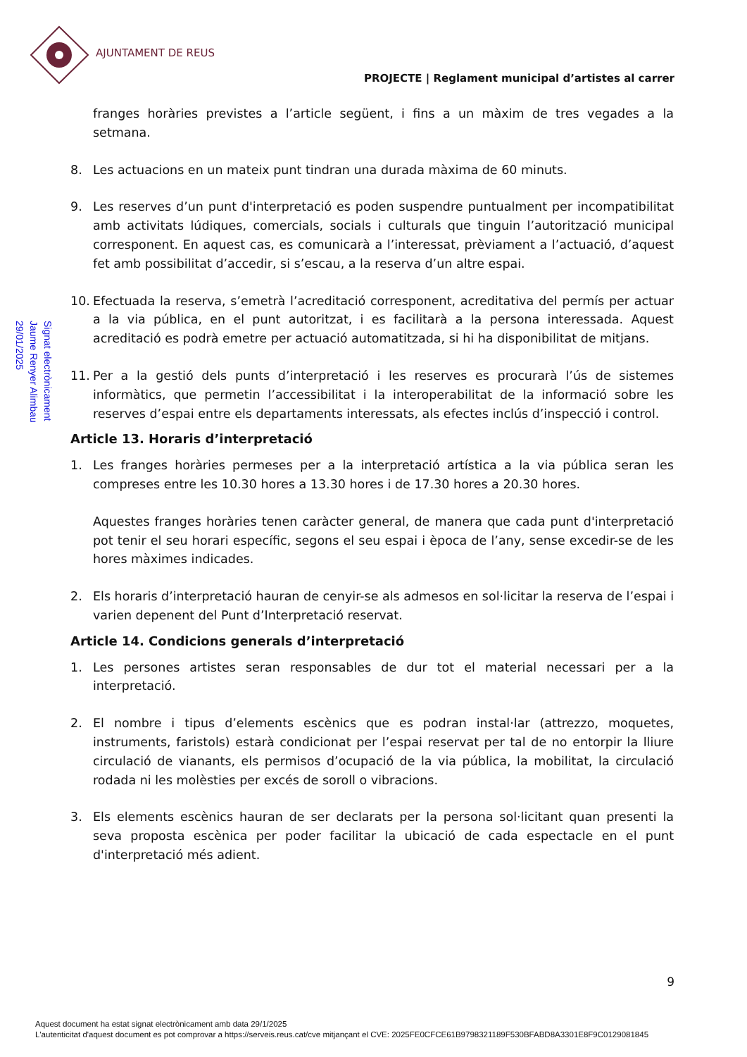AJUNTAMENT DE REUS
PROJECTE | Reglament municipal d’artistes al carrer
Signat electrònicament
Jaume Renyer Alimbau
29/01/2025
franges horàries previstes a l’article següent, i fins a un màxim de tres vegades a la setmana.
8. Les actuacions en un mateix punt tindran una durada màxima de 60 minuts.
9. Les reserves d’un punt d'interpretació es poden suspendre puntualment per incompatibilitat amb activitats lúdiques, comercials, socials i culturals que tinguin l’autorització municipal corresponent. En aquest cas, es comunicarà a l’interessat, prèviament a l’actuació, d’aquest fet amb possibilitat d’accedir, si s’escau, a la reserva d’un altre espai.
10. Efectuada la reserva, s’emetrà l’acreditació corresponent, acreditativa del permís per actuar a la via pública, en el punt autoritzat, i es facilitarà a la persona interessada. Aquest acreditació es podrà emetre per actuació automatitzada, si hi ha disponibilitat de mitjans.
11. Per a la gestió dels punts d’interpretació i les reserves es procurarà l’ús de sistemes informàtics, que permetin l’accessibilitat i la interoperabilitat de la informació sobre les reserves d’espai entre els departaments interessats, als efectes inclús d’inspecció i control.
Article 13. Horaris d’interpretació
1. Les franges horàries permeses per a la interpretació artística a la via pública seran les compreses entre les 10.30 hores a 13.30 hores i de 17.30 hores a 20.30 hores.
Aquestes franges horàries tenen caràcter general, de manera que cada punt d'interpretació pot tenir el seu horari específic, segons el seu espai i època de l’any, sense excedir-se de les hores màximes indicades.
2. Els horaris d’interpretació hauran de cenyir-se als admesos en sol·licitar la reserva de l’espai i varien depenent del Punt d’Interpretació reservat.
Article 14. Condicions generals d’interpretació
1. Les persones artistes seran responsables de dur tot el material necessari per a la interpretació.
2. El nombre i tipus d’elements escènics que es podran instal·lar (attrezzo, moquetes, instruments, faristols) estarà condicionat per l’espai reservat per tal de no entorpir la lliure circulació de vianants, els permisos d’ocupació de la via pública, la mobilitat, la circulació rodada ni les molèsties per excés de soroll o vibracions.
3. Els elements escènics hauran de ser declarats per la persona sol·licitant quan presenti la seva proposta escènica per poder facilitar la ubicació de cada espectacle en el punt d'interpretació més adient.
9
Aquest document ha estat signat electrònicament amb data 29/1/2025
L'autenticitat d'aquest document es pot comprovar a https://serveis.reus.cat/cve mitjançant el CVE: 2025FE0CFCE61B9798321189F530BFABD8A3301E8F9C0129081845